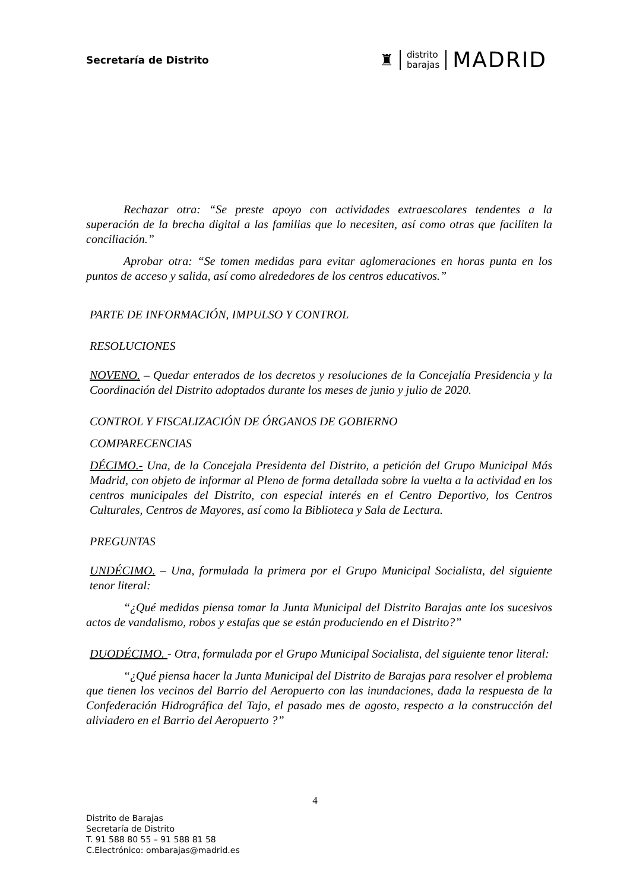Secretaría de Distrito
♜
distrito
barajas
MADRID
Rechazar otra: “Se preste apoyo con actividades extraescolares tendentes a la superación de la brecha digital a las familias que lo necesiten, así como otras que faciliten la conciliación.”
Aprobar otra: “Se tomen medidas para evitar aglomeraciones en horas punta en los puntos de acceso y salida, así como alrededores de los centros educativos.”
PARTE DE INFORMACIÓN, IMPULSO Y CONTROL
RESOLUCIONES
NOVENO. – Quedar enterados de los decretos y resoluciones de la Concejalía Presidencia y la Coordinación del Distrito adoptados durante los meses de junio y julio de 2020.
CONTROL Y FISCALIZACIÓN DE ÓRGANOS DE GOBIERNO
COMPARECENCIAS
DÉCIMO.- Una, de la Concejala Presidenta del Distrito, a petición del Grupo Municipal Más Madrid, con objeto de informar al Pleno de forma detallada sobre la vuelta a la actividad en los centros municipales del Distrito, con especial interés en el Centro Deportivo, los Centros Culturales, Centros de Mayores, así como la Biblioteca y Sala de Lectura.
PREGUNTAS
UNDÉCIMO. – Una, formulada la primera por el Grupo Municipal Socialista, del siguiente tenor literal:
“¿Qué medidas piensa tomar la Junta Municipal del Distrito Barajas ante los sucesivos actos de vandalismo, robos y estafas que se están produciendo en el Distrito?”
DUODÉCIMO. - Otra, formulada por el Grupo Municipal Socialista, del siguiente tenor literal:
“¿Qué piensa hacer la Junta Municipal del Distrito de Barajas para resolver el problema que tienen los vecinos del Barrio del Aeropuerto con las inundaciones, dada la respuesta de la Confederación Hidrográfica del Tajo, el pasado mes de agosto, respecto a la construcción del aliviadero en el Barrio del Aeropuerto ?”
4
Distrito de Barajas
Secretaría de Distrito
T. 91 588 80 55 – 91 588 81 58
C.Electrónico: ombarajas@madrid.es